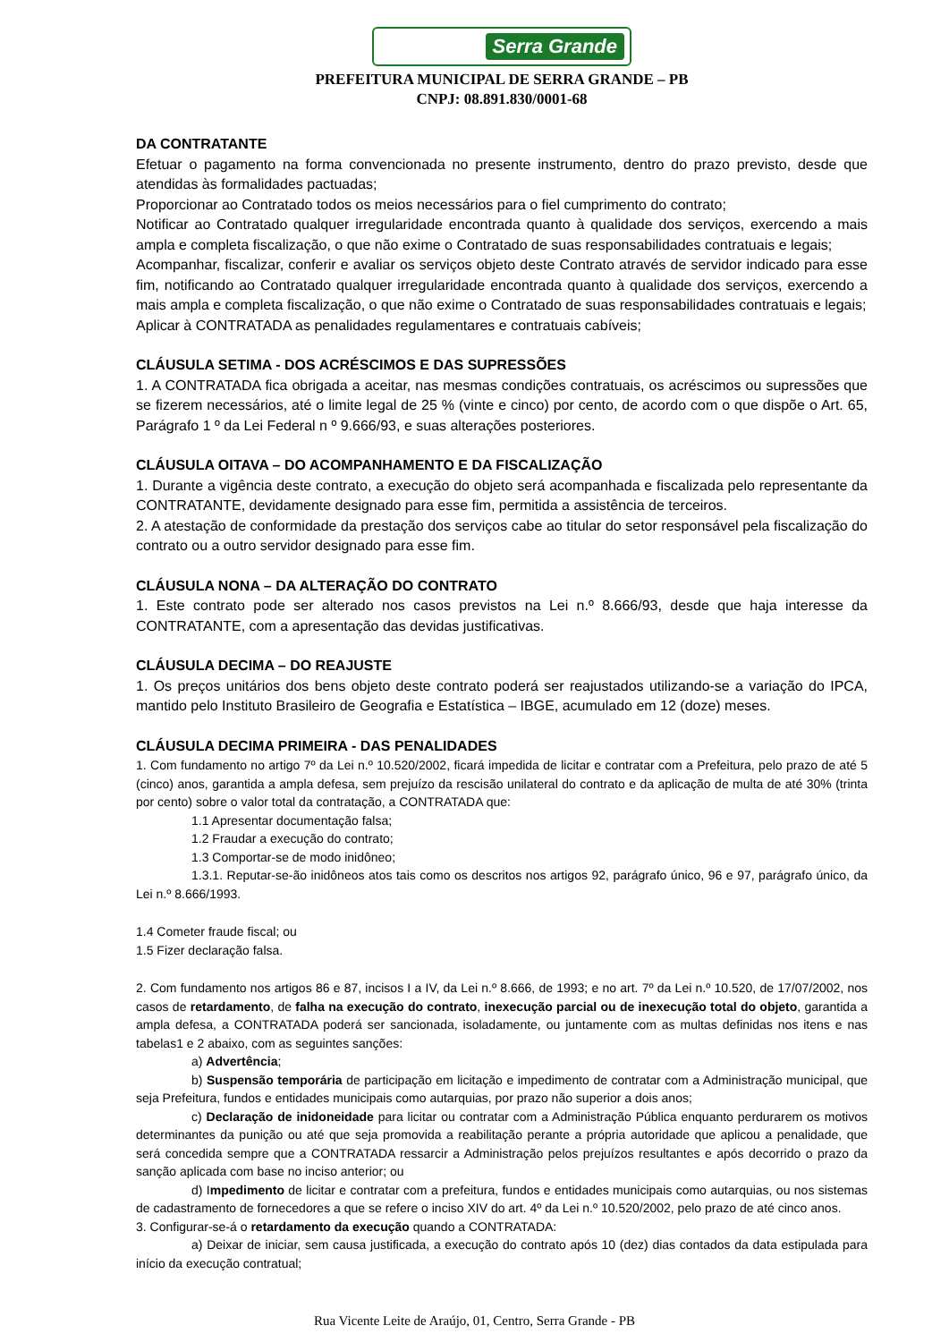Serra Grande
PREFEITURA MUNICIPAL DE SERRA GRANDE – PB
CNPJ: 08.891.830/0001-68
DA CONTRATANTE
Efetuar o pagamento na forma convencionada no presente instrumento, dentro do prazo previsto, desde que atendidas às formalidades pactuadas;
Proporcionar ao Contratado todos os meios necessários para o fiel cumprimento do contrato;
Notificar ao Contratado qualquer irregularidade encontrada quanto à qualidade dos serviços, exercendo a mais ampla e completa fiscalização, o que não exime o Contratado de suas responsabilidades contratuais e legais;
Acompanhar, fiscalizar, conferir e avaliar os serviços objeto deste Contrato através de servidor indicado para esse fim, notificando ao Contratado qualquer irregularidade encontrada quanto à qualidade dos serviços, exercendo a mais ampla e completa fiscalização, o que não exime o Contratado de suas responsabilidades contratuais e legais;
Aplicar à CONTRATADA as penalidades regulamentares e contratuais cabíveis;
CLÁUSULA SETIMA - DOS ACRÉSCIMOS E DAS SUPRESSÕES
1. A CONTRATADA fica obrigada a aceitar, nas mesmas condições contratuais, os acréscimos ou supressões que se fizerem necessários, até o limite legal de 25 % (vinte e cinco) por cento, de acordo com o que dispõe o Art. 65, Parágrafo 1 º da Lei Federal n º 9.666/93, e suas alterações posteriores.
CLÁUSULA OITAVA – DO ACOMPANHAMENTO E DA FISCALIZAÇÃO
1. Durante a vigência deste contrato, a execução do objeto será acompanhada e fiscalizada pelo representante da CONTRATANTE, devidamente designado para esse fim, permitida a assistência de terceiros.
2. A atestação de conformidade da prestação dos serviços cabe ao titular do setor responsável pela fiscalização do contrato ou a outro servidor designado para esse fim.
CLÁUSULA NONA – DA ALTERAÇÃO DO CONTRATO
1. Este contrato pode ser alterado nos casos previstos na Lei n.º 8.666/93, desde que haja interesse da CONTRATANTE, com a apresentação das devidas justificativas.
CLÁUSULA DECIMA – DO REAJUSTE
1. Os preços unitários dos bens objeto deste contrato poderá ser reajustados utilizando-se a variação do IPCA, mantido pelo Instituto Brasileiro de Geografia e Estatística – IBGE, acumulado em 12 (doze) meses.
CLÁUSULA DECIMA PRIMEIRA - DAS PENALIDADES
1. Com fundamento no artigo 7º da Lei n.º 10.520/2002, ficará impedida de licitar e contratar com a Prefeitura, pelo prazo de até 5 (cinco) anos, garantida a ampla defesa, sem prejuízo da rescisão unilateral do contrato e da aplicação de multa de até 30% (trinta por cento) sobre o valor total da contratação, a CONTRATADA que:
1.1 Apresentar documentação falsa;
1.2 Fraudar a execução do contrato;
1.3 Comportar-se de modo inidôneo;
1.3.1. Reputar-se-ão inidôneos atos tais como os descritos nos artigos 92, parágrafo único, 96 e 97, parágrafo único, da Lei n.º 8.666/1993.
1.4 Cometer fraude fiscal; ou
1.5 Fizer declaração falsa.
2. Com fundamento nos artigos 86 e 87, incisos I a IV, da Lei n.º 8.666, de 1993; e no art. 7º da Lei n.º 10.520, de 17/07/2002, nos casos de retardamento, de falha na execução do contrato, inexecução parcial ou de inexecução total do objeto, garantida a ampla defesa, a CONTRATADA poderá ser sancionada, isoladamente, ou juntamente com as multas definidas nos itens e nas tabelas1 e 2 abaixo, com as seguintes sanções:
a) Advertência;
b) Suspensão temporária de participação em licitação e impedimento de contratar com a Administração municipal, que seja Prefeitura, fundos e entidades municipais como autarquias, por prazo não superior a dois anos;
c) Declaração de inidoneidade para licitar ou contratar com a Administração Pública enquanto perdurarem os motivos determinantes da punição ou até que seja promovida a reabilitação perante a própria autoridade que aplicou a penalidade, que será concedida sempre que a CONTRATADA ressarcir a Administração pelos prejuízos resultantes e após decorrido o prazo da sanção aplicada com base no inciso anterior; ou
d) Impedimento de licitar e contratar com a prefeitura, fundos e entidades municipais como autarquias, ou nos sistemas de cadastramento de fornecedores a que se refere o inciso XIV do art. 4º da Lei n.º 10.520/2002, pelo prazo de até cinco anos.
3. Configurar-se-á o retardamento da execução quando a CONTRATADA:
a) Deixar de iniciar, sem causa justificada, a execução do contrato após 10 (dez) dias contados da data estipulada para início da execução contratual;
Rua Vicente Leite de Araújo, 01, Centro, Serra Grande - PB